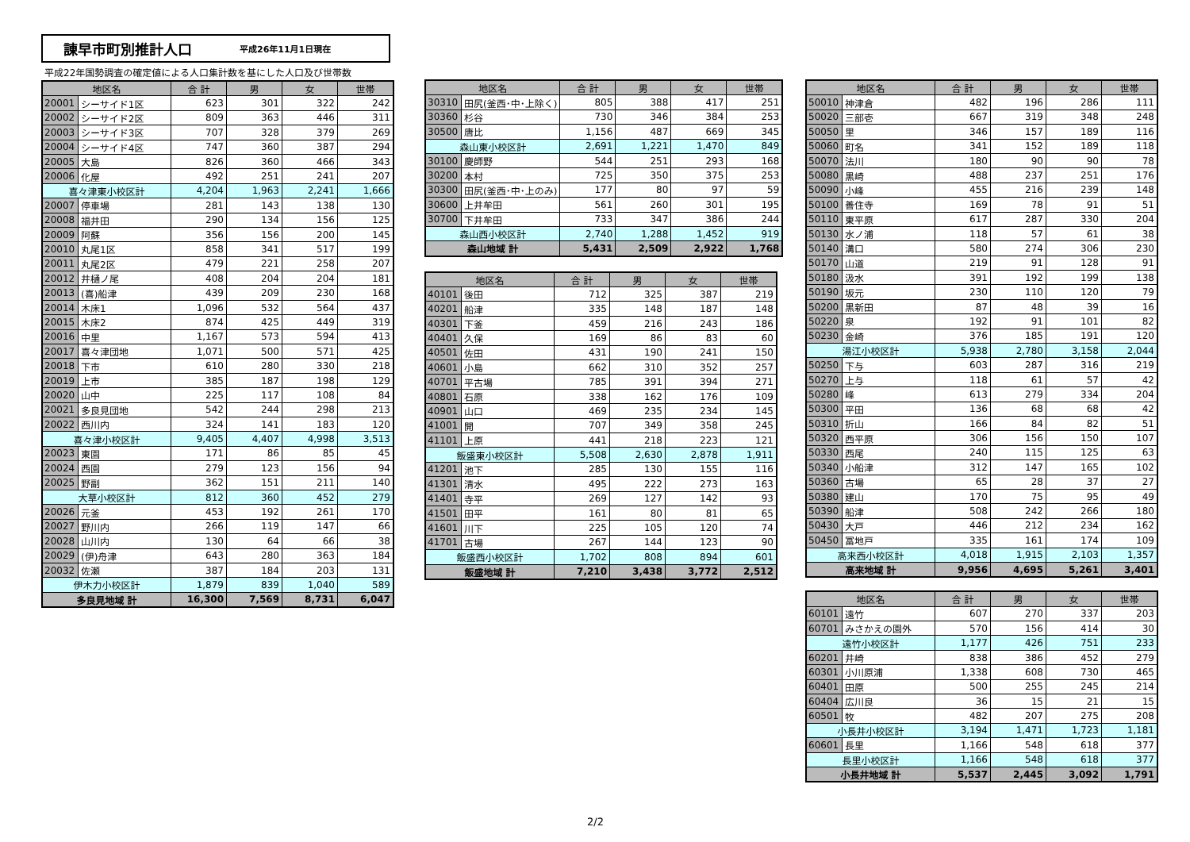諌早市町別推計人口 平成26年11月1日現在
平成22年国勢調査の確定値による人口集計数を基にした人口及び世帯数
| 地区名 | | 合 計 | 男 | 女 | 世帯 |
| --- | --- | --- | --- | --- | --- |
| 20001 | シーサイド1区 | 623 | 301 | 322 | 242 |
| 20002 | シーサイド2区 | 809 | 363 | 446 | 311 |
| 20003 | シーサイド3区 | 707 | 328 | 379 | 269 |
| 20004 | シーサイド4区 | 747 | 360 | 387 | 294 |
| 20005 | 大島 | 826 | 360 | 466 | 343 |
| 20006 | 化屋 | 492 | 251 | 241 | 207 |
| 喜々津東小校区計 | | 4,204 | 1,963 | 2,241 | 1,666 |
| 20007 | 停車場 | 281 | 143 | 138 | 130 |
| 20008 | 福井田 | 290 | 134 | 156 | 125 |
| 20009 | 阿蘇 | 356 | 156 | 200 | 145 |
| 20010 | 丸尾1区 | 858 | 341 | 517 | 199 |
| 20011 | 丸尾2区 | 479 | 221 | 258 | 207 |
| 20012 | 井樋ノ尾 | 408 | 204 | 204 | 181 |
| 20013 | (喜)船津 | 439 | 209 | 230 | 168 |
| 20014 | 木床1 | 1,096 | 532 | 564 | 437 |
| 20015 | 木床2 | 874 | 425 | 449 | 319 |
| 20016 | 中里 | 1,167 | 573 | 594 | 413 |
| 20017 | 喜々津団地 | 1,071 | 500 | 571 | 425 |
| 20018 | 下市 | 610 | 280 | 330 | 218 |
| 20019 | 上市 | 385 | 187 | 198 | 129 |
| 20020 | 山中 | 225 | 117 | 108 | 84 |
| 20021 | 多良見団地 | 542 | 244 | 298 | 213 |
| 20022 | 西川内 | 324 | 141 | 183 | 120 |
| 喜々津小校区計 | | 9,405 | 4,407 | 4,998 | 3,513 |
| 20023 | 東園 | 171 | 86 | 85 | 45 |
| 20024 | 西園 | 279 | 123 | 156 | 94 |
| 20025 | 野副 | 362 | 151 | 211 | 140 |
| 大草小校区計 | | 812 | 360 | 452 | 279 |
| 20026 | 元釜 | 453 | 192 | 261 | 170 |
| 20027 | 野川内 | 266 | 119 | 147 | 66 |
| 20028 | 山川内 | 130 | 64 | 66 | 38 |
| 20029 | (伊)舟津 | 643 | 280 | 363 | 184 |
| 20032 | 佐瀬 | 387 | 184 | 203 | 131 |
| 伊木力小校区計 | | 1,879 | 839 | 1,040 | 589 |
| 多良見地域 計 | | 16,300 | 7,569 | 8,731 | 6,047 |
| 地区名 | | 合 計 | 男 | 女 | 世帯 |
| --- | --- | --- | --- | --- | --- |
| 30310 | 田尻(釜西･中･上除く) | 805 | 388 | 417 | 251 |
| 30360 | 杉谷 | 730 | 346 | 384 | 253 |
| 30500 | 唐比 | 1,156 | 487 | 669 | 345 |
| 森山東小校区計 | | 2,691 | 1,221 | 1,470 | 849 |
| 30100 | 慶師野 | 544 | 251 | 293 | 168 |
| 30200 | 本村 | 725 | 350 | 375 | 253 |
| 30300 | 田尻(釜西･中･上のみ) | 177 | 80 | 97 | 59 |
| 30600 | 上井牟田 | 561 | 260 | 301 | 195 |
| 30700 | 下井牟田 | 733 | 347 | 386 | 244 |
| 森山西小校区計 | | 2,740 | 1,288 | 1,452 | 919 |
| 森山地域 計 | | 5,431 | 2,509 | 2,922 | 1,768 |
| 地区名 | | 合 計 | 男 | 女 | 世帯 |
| --- | --- | --- | --- | --- | --- |
| 40101 | 後田 | 712 | 325 | 387 | 219 |
| 40201 | 船津 | 335 | 148 | 187 | 148 |
| 40301 | 下釜 | 459 | 216 | 243 | 186 |
| 40401 | 久保 | 169 | 86 | 83 | 60 |
| 40501 | 佐田 | 431 | 190 | 241 | 150 |
| 40601 | 小島 | 662 | 310 | 352 | 257 |
| 40701 | 平古場 | 785 | 391 | 394 | 271 |
| 40801 | 石原 | 338 | 162 | 176 | 109 |
| 40901 | 山口 | 469 | 235 | 234 | 145 |
| 41001 | 開 | 707 | 349 | 358 | 245 |
| 41101 | 上原 | 441 | 218 | 223 | 121 |
| 飯盛東小校区計 | | 5,508 | 2,630 | 2,878 | 1,911 |
| 41201 | 池下 | 285 | 130 | 155 | 116 |
| 41301 | 清水 | 495 | 222 | 273 | 163 |
| 41401 | 寺平 | 269 | 127 | 142 | 93 |
| 41501 | 田平 | 161 | 80 | 81 | 65 |
| 41601 | 川下 | 225 | 105 | 120 | 74 |
| 41701 | 古場 | 267 | 144 | 123 | 90 |
| 飯盛西小校区計 | | 1,702 | 808 | 894 | 601 |
| 飯盛地域 計 | | 7,210 | 3,438 | 3,772 | 2,512 |
| 地区名 | | 合 計 | 男 | 女 | 世帯 |
| --- | --- | --- | --- | --- | --- |
| 50010 | 神津倉 | 482 | 196 | 286 | 111 |
| 50020 | 三部壱 | 667 | 319 | 348 | 248 |
| 50050 | 里 | 346 | 157 | 189 | 116 |
| 50060 | 町名 | 341 | 152 | 189 | 118 |
| 50070 | 法川 | 180 | 90 | 90 | 78 |
| 50080 | 黒崎 | 488 | 237 | 251 | 176 |
| 50090 | 小峰 | 455 | 216 | 239 | 148 |
| 50100 | 善住寺 | 169 | 78 | 91 | 51 |
| 50110 | 東平原 | 617 | 287 | 330 | 204 |
| 50130 | 水ノ浦 | 118 | 57 | 61 | 38 |
| 50140 | 溝口 | 580 | 274 | 306 | 230 |
| 50170 | 山道 | 219 | 91 | 128 | 91 |
| 50180 | 汲水 | 391 | 192 | 199 | 138 |
| 50190 | 坂元 | 230 | 110 | 120 | 79 |
| 50200 | 黒新田 | 87 | 48 | 39 | 16 |
| 50220 | 泉 | 192 | 91 | 101 | 82 |
| 50230 | 金崎 | 376 | 185 | 191 | 120 |
| 湯江小校区計 | | 5,938 | 2,780 | 3,158 | 2,044 |
| 50250 | 下与 | 603 | 287 | 316 | 219 |
| 50270 | 上与 | 118 | 61 | 57 | 42 |
| 50280 | 峰 | 613 | 279 | 334 | 204 |
| 50300 | 平田 | 136 | 68 | 68 | 42 |
| 50310 | 折山 | 166 | 84 | 82 | 51 |
| 50320 | 西平原 | 306 | 156 | 150 | 107 |
| 50330 | 西尾 | 240 | 115 | 125 | 63 |
| 50340 | 小船津 | 312 | 147 | 165 | 102 |
| 50360 | 古場 | 65 | 28 | 37 | 27 |
| 50380 | 建山 | 170 | 75 | 95 | 49 |
| 50390 | 船津 | 508 | 242 | 266 | 180 |
| 50430 | 大戸 | 446 | 212 | 234 | 162 |
| 50450 | 冨地戸 | 335 | 161 | 174 | 109 |
| 高来西小校区計 | | 4,018 | 1,915 | 2,103 | 1,357 |
| 高来地域 計 | | 9,956 | 4,695 | 5,261 | 3,401 |
| 地区名 | | 合 計 | 男 | 女 | 世帯 |
| --- | --- | --- | --- | --- | --- |
| 60101 | 遠竹 | 607 | 270 | 337 | 203 |
| 60701 | みさかえの園外 | 570 | 156 | 414 | 30 |
| 遠竹小校区計 | | 1,177 | 426 | 751 | 233 |
| 60201 | 井崎 | 838 | 386 | 452 | 279 |
| 60301 | 小川原浦 | 1,338 | 608 | 730 | 465 |
| 60401 | 田原 | 500 | 255 | 245 | 214 |
| 60404 | 広川良 | 36 | 15 | 21 | 15 |
| 60501 | 牧 | 482 | 207 | 275 | 208 |
| 小長井小校区計 | | 3,194 | 1,471 | 1,723 | 1,181 |
| 60601 | 長里 | 1,166 | 548 | 618 | 377 |
| 長里小校区計 | | 1,166 | 548 | 618 | 377 |
| 小長井地域 計 | | 5,537 | 2,445 | 3,092 | 1,791 |
2/2